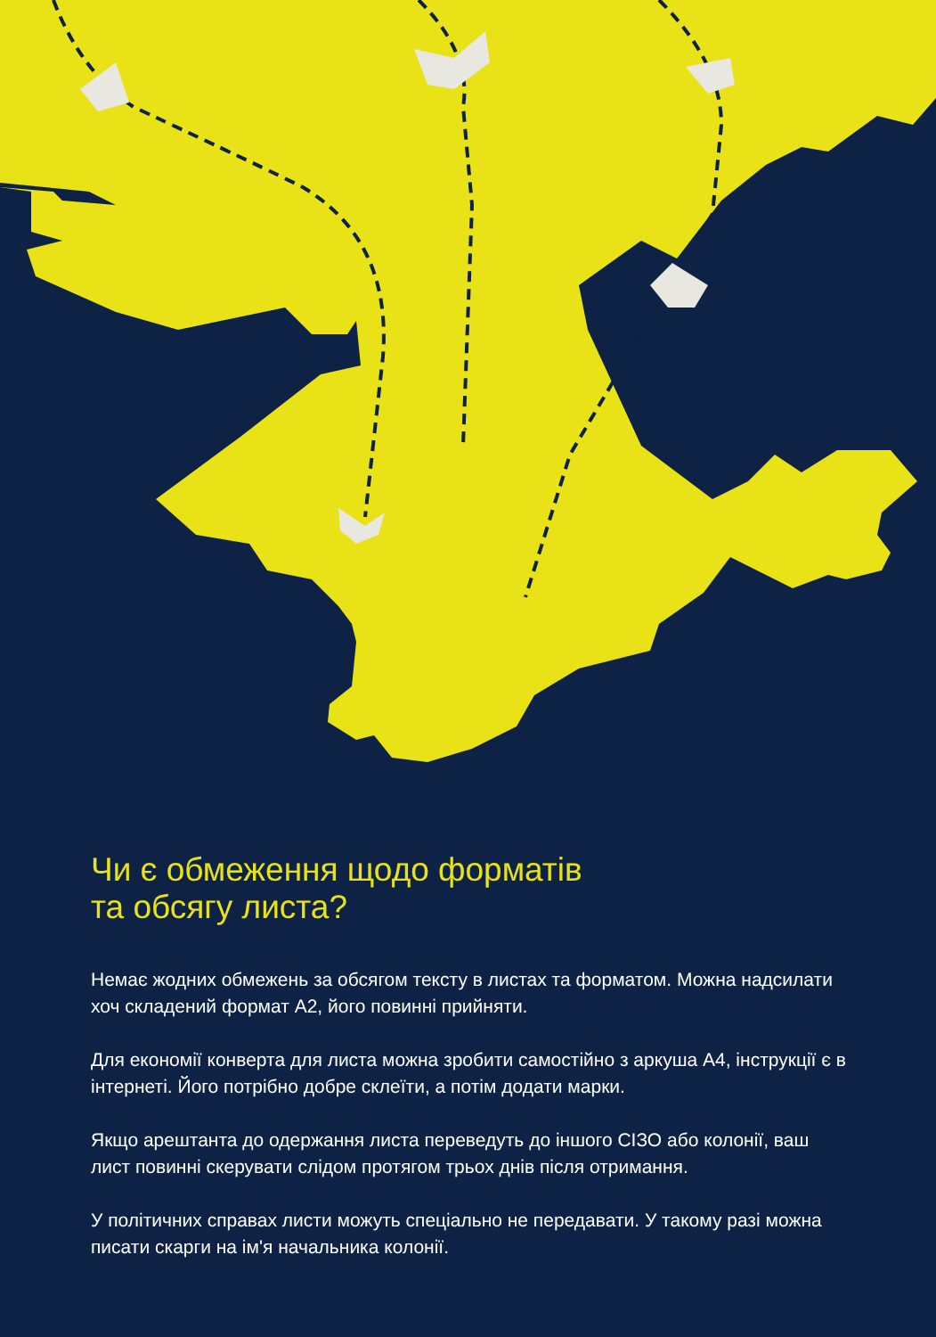Чи є обмеження щодо форматів
та обсягу листа?
Немає жодних обмежень за обсягом тексту в листах та форматом. Можна надсилати хоч складений формат А2, його повинні прийняти.
Для економії конверта для листа можна зробити самостійно з аркуша А4, інструкції є в інтернеті. Його потрібно добре склеїти, а потім додати марки.
Якщо арештанта до одержання листа переведуть до іншого СІЗО або колонії, ваш лист повинні скерувати слідом протягом трьох днів після отримання.
У політичних справах листи можуть спеціально не передавати. У такому разі можна писати скарги на ім'я начальника колонії.